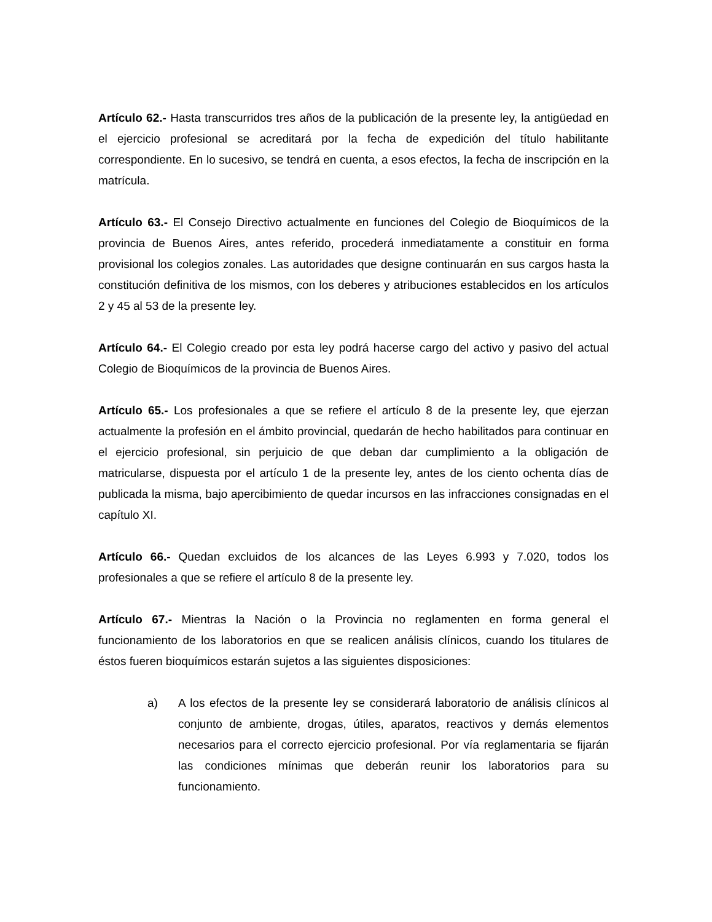Artículo 62.- Hasta transcurridos tres años de la publicación de la presente ley, la antigüedad en el ejercicio profesional se acreditará por la fecha de expedición del título habilitante correspondiente. En lo sucesivo, se tendrá en cuenta, a esos efectos, la fecha de inscripción en la matrícula.
Artículo 63.- El Consejo Directivo actualmente en funciones del Colegio de Bioquímicos de la provincia de Buenos Aires, antes referido, procederá inmediatamente a constituir en forma provisional los colegios zonales. Las autoridades que designe continuarán en sus cargos hasta la constitución definitiva de los mismos, con los deberes y atribuciones establecidos en los artículos 2 y 45 al 53 de la presente ley.
Artículo 64.- El Colegio creado por esta ley podrá hacerse cargo del activo y pasivo del actual Colegio de Bioquímicos de la provincia de Buenos Aires.
Artículo 65.- Los profesionales a que se refiere el artículo 8 de la presente ley, que ejerzan actualmente la profesión en el ámbito provincial, quedarán de hecho habilitados para continuar en el ejercicio profesional, sin perjuicio de que deban dar cumplimiento a la obligación de matricularse, dispuesta por el artículo 1 de la presente ley, antes de los ciento ochenta días de publicada la misma, bajo apercibimiento de quedar incursos en las infracciones consignadas en el capítulo XI.
Artículo 66.- Quedan excluidos de los alcances de las Leyes 6.993 y 7.020, todos los profesionales a que se refiere el artículo 8 de la presente ley.
Artículo 67.- Mientras la Nación o la Provincia no reglamenten en forma general el funcionamiento de los laboratorios en que se realicen análisis clínicos, cuando los titulares de éstos fueren bioquímicos estarán sujetos a las siguientes disposiciones:
a) A los efectos de la presente ley se considerará laboratorio de análisis clínicos al conjunto de ambiente, drogas, útiles, aparatos, reactivos y demás elementos necesarios para el correcto ejercicio profesional. Por vía reglamentaria se fijarán las condiciones mínimas que deberán reunir los laboratorios para su funcionamiento.